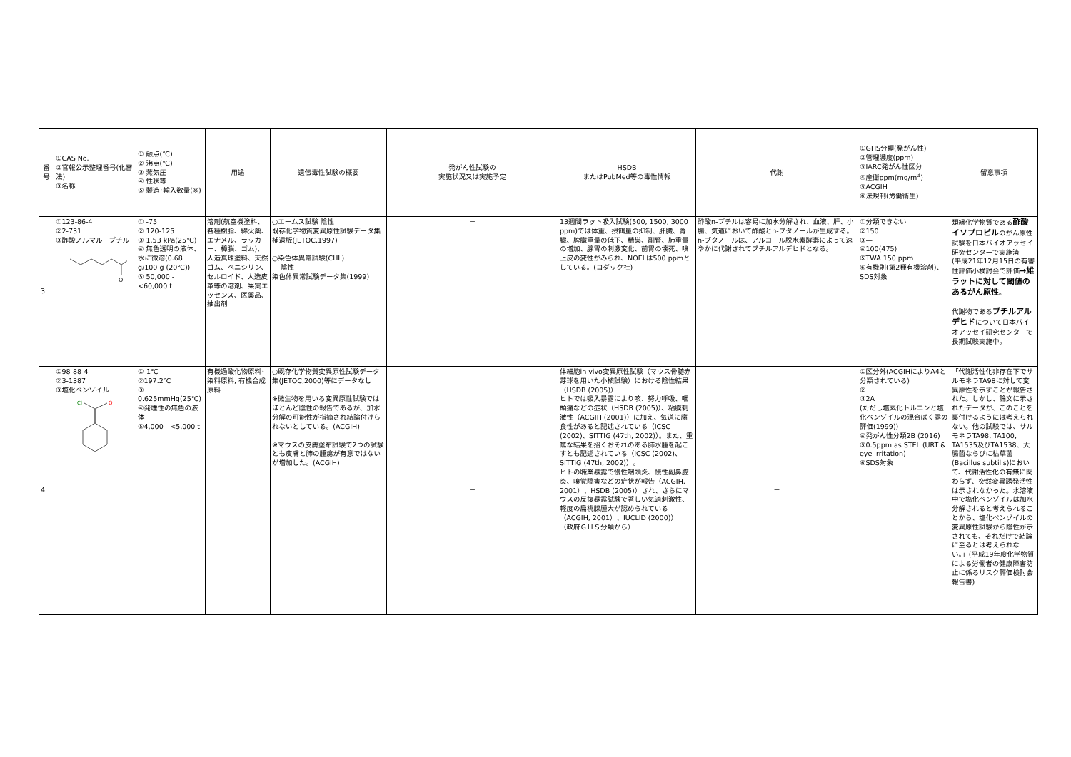| 番号 | ①CAS No. ②官報公示整理番号(化審法) ③名称 | ① 融点(℃) ② 沸点(℃) ③ 蒸気圧 ④ 性状等 ⑤ 製造･輸入数量(※) | 用途 | 遺伝毒性試験の概要 | 発がん性試験の 実施状況又は実施予定 | HSDB またはPubMed等の毒性情報 | 代謝 | ①GHS分類(発がん性) ②管理濃度(ppm) ③IARC発がん性区分 ④産衛ppm(mg/m<sup>3</sup>) ⑤ACGIH ⑥法規制(労働衛生) | 留意事項 |
| --- | --- | --- | --- | --- | --- | --- | --- | --- | --- |
| 3 | ①123-86-4 ②2-731 ③酢酸ノルマルーブチル O | ① -75 ② 120-125 ③ 1.53 kPa(25℃) ④ 無色透明の液体、水に微溶(0.68 g/100 g (20℃)) ⑤ 50,000 - <60,000 t | 溶剤(航空機塗料、各種樹脂、綿火薬、エナメル、ラッカー、樟脳、ゴム)、人造真珠塗料、天然ゴム、ペニシリン、セルロイド、人造皮革等の溶剤、果実エッセンス、医薬品、抽出剤 | ○エームス試験 陰性 既存化学物質変異原性試験データ集補遺版(JETOC,1997) ○染色体異常試験(CHL) 陰性 染色体異常試験データ集(1999) | － | 13週間ラット吸入試験(500, 1500, 3000 ppm)では体重、摂餌量の抑制、肝臓、腎臓、脾臓重量の低下、精巣、副腎、肺重量の増加、腺胃の刺激変化、前胃の壊死、嗅上皮の変性がみられ、NOELは500 ppmとしている。(コダック社) | 酢酸n-ブチルは容易に加水分解され、血液、肝、小腸、気道において酢酸とn-ブタノールが生成する。 n-ブタノールは、アルコール脱水素酵素によって速やかに代謝されてブチルアルデヒドとなる。 | ①分類できない ②150 ③— ④100(475) ⑤TWA 150 ppm ⑥有機則(第2種有機溶剤)、SDS対象 | 類縁化学物質である 酢酸イソプロピル のがん原性試験を日本バイオアッセイ研究センターで実施済 (平成21年12月15日の有害性評価小検討会で評価 →雄ラットに対して閾値のあるがん原性 。 代謝物である ブチルアルデヒド について日本バイオアッセイ研究センターで長期試験実施中。 |
| 4 | ①98-88-4 ②3-1387 ③塩化ベンゾイル Cl O | ①-1℃ ②197.2℃ ③ 0.625mmHg(25℃) ④発煙性の無色の液体 ⑤4,000 - <5,000 t | 有機過酸化物原料･染料原料, 有機合成原料 | ○既存化学物質変異原性試験データ集(JETOC,2000)等にデータなし ※微生物を用いる変異原性試験ではほとんど陰性の報告であるが、加水分解の可能性が指摘され結論付けられないとしている。(ACGIH) ※マウスの皮膚塗布試験で2つの試験とも皮膚と肺の腫瘍が有意ではないが増加した。(ACGIH) | － | 体細胞in vivo変異原性試験（マウス骨髄赤芽球を用いた小核試験）における陰性結果（HSDB (2005)） ヒトでは吸入暴露により咳、努力呼吸、咽頭痛などの症状（HSDB (2005)）、粘膜刺激性（ACGIH (2001)）に加え、気道に腐食性があると記述されている（ICSC (2002)、SITTIG (47th, 2002)）。また、重篤な結果を招くおそれのある肺水腫を起こすとも記述されている（ICSC (2002)、SITTIG (47th, 2002)）。 ヒトの職業暴露で慢性咽頭炎、慢性副鼻腔炎、嗅覚障害などの症状が報告（ACGIH, 2001）、HSDB (2005)）され、さらにマウスの反復暴露試験で著しい気道刺激性、軽度の扁桃腺腫大が認められている（ACGIH, 2001）、IUCLID (2000)） （政府ＧＨＳ分類から） | － | ①区分外(ACGIHによりA4と分類されている) ②ー ③2A (ただし塩素化トルエンと塩化ベンゾイルの混合ばく露の評価(1999)) ④発がん性分類2B (2016) ⑤0.5ppm as STEL (URT & eye irritation) ⑥SDS対象 | 「代謝活性化非存在下でサルモネラTA98に対して変異原性を示すことが報告された。しかし、論文に示されたデータが、このことを裏付けるようには考えられない。他の試験では、サルモネラTA98, TA100, TA1535及びTA1538、大腸菌ならびに枯草菌(Bacillus subtilis)において、代謝活性化の有無に関わらず、突然変異誘発活性は示されなかった。水溶液中で塩化ベンゾイルは加水分解されると考えられることから、塩化ベンゾイルの変異原性試験から陰性が示されても、それだけで結論に至るとは考えられない。」(平成19年度化学物質による労働者の健康障害防止に係るリスク評価検討会報告書) |